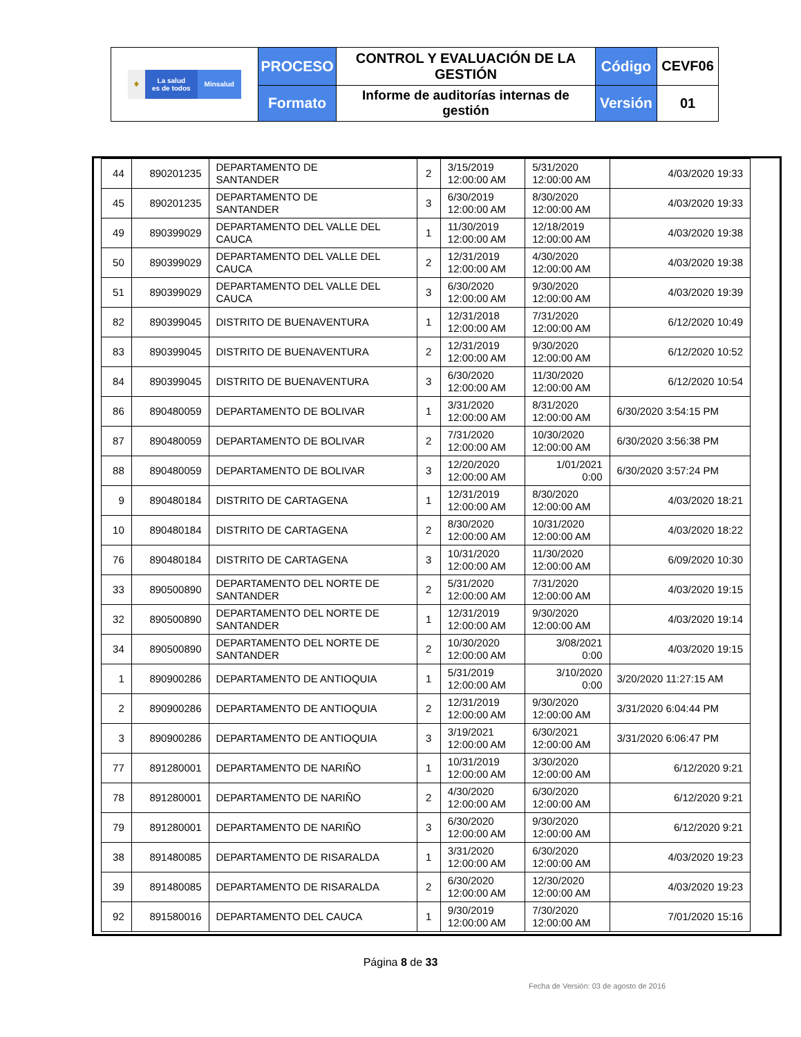| ⚜ La salud es de todos Minsalud | PROCESO | CONTROL Y EVALUACIÓN DE LA GESTIÓN | Código | CEVF06 |
| | Formato | Informe de auditorías internas de gestión | Versión | 01 |
| 44 | 890201235 | DEPARTAMENTO DE SANTANDER | 2 | 3/15/2019 12:00:00 AM | 5/31/2020 12:00:00 AM | 4/03/2020 19:33 |
| 45 | 890201235 | DEPARTAMENTO DE SANTANDER | 3 | 6/30/2019 12:00:00 AM | 8/30/2020 12:00:00 AM | 4/03/2020 19:33 |
| 49 | 890399029 | DEPARTAMENTO DEL VALLE DEL CAUCA | 1 | 11/30/2019 12:00:00 AM | 12/18/2019 12:00:00 AM | 4/03/2020 19:38 |
| 50 | 890399029 | DEPARTAMENTO DEL VALLE DEL CAUCA | 2 | 12/31/2019 12:00:00 AM | 4/30/2020 12:00:00 AM | 4/03/2020 19:38 |
| 51 | 890399029 | DEPARTAMENTO DEL VALLE DEL CAUCA | 3 | 6/30/2020 12:00:00 AM | 9/30/2020 12:00:00 AM | 4/03/2020 19:39 |
| 82 | 890399045 | DISTRITO DE BUENAVENTURA | 1 | 12/31/2018 12:00:00 AM | 7/31/2020 12:00:00 AM | 6/12/2020 10:49 |
| 83 | 890399045 | DISTRITO DE BUENAVENTURA | 2 | 12/31/2019 12:00:00 AM | 9/30/2020 12:00:00 AM | 6/12/2020 10:52 |
| 84 | 890399045 | DISTRITO DE BUENAVENTURA | 3 | 6/30/2020 12:00:00 AM | 11/30/2020 12:00:00 AM | 6/12/2020 10:54 |
| 86 | 890480059 | DEPARTAMENTO DE BOLIVAR | 1 | 3/31/2020 12:00:00 AM | 8/31/2020 12:00:00 AM | 6/30/2020 3:54:15 PM |
| 87 | 890480059 | DEPARTAMENTO DE BOLIVAR | 2 | 7/31/2020 12:00:00 AM | 10/30/2020 12:00:00 AM | 6/30/2020 3:56:38 PM |
| 88 | 890480059 | DEPARTAMENTO DE BOLIVAR | 3 | 12/20/2020 12:00:00 AM | 1/01/2021 0:00 | 6/30/2020 3:57:24 PM |
| 9 | 890480184 | DISTRITO DE CARTAGENA | 1 | 12/31/2019 12:00:00 AM | 8/30/2020 12:00:00 AM | 4/03/2020 18:21 |
| 10 | 890480184 | DISTRITO DE CARTAGENA | 2 | 8/30/2020 12:00:00 AM | 10/31/2020 12:00:00 AM | 4/03/2020 18:22 |
| 76 | 890480184 | DISTRITO DE CARTAGENA | 3 | 10/31/2020 12:00:00 AM | 11/30/2020 12:00:00 AM | 6/09/2020 10:30 |
| 33 | 890500890 | DEPARTAMENTO DEL NORTE DE SANTANDER | 2 | 5/31/2020 12:00:00 AM | 7/31/2020 12:00:00 AM | 4/03/2020 19:15 |
| 32 | 890500890 | DEPARTAMENTO DEL NORTE DE SANTANDER | 1 | 12/31/2019 12:00:00 AM | 9/30/2020 12:00:00 AM | 4/03/2020 19:14 |
| 34 | 890500890 | DEPARTAMENTO DEL NORTE DE SANTANDER | 2 | 10/30/2020 12:00:00 AM | 3/08/2021 0:00 | 4/03/2020 19:15 |
| 1 | 890900286 | DEPARTAMENTO DE ANTIOQUIA | 1 | 5/31/2019 12:00:00 AM | 3/10/2020 0:00 | 3/20/2020 11:27:15 AM |
| 2 | 890900286 | DEPARTAMENTO DE ANTIOQUIA | 2 | 12/31/2019 12:00:00 AM | 9/30/2020 12:00:00 AM | 3/31/2020 6:04:44 PM |
| 3 | 890900286 | DEPARTAMENTO DE ANTIOQUIA | 3 | 3/19/2021 12:00:00 AM | 6/30/2021 12:00:00 AM | 3/31/2020 6:06:47 PM |
| 77 | 891280001 | DEPARTAMENTO DE NARIÑO | 1 | 10/31/2019 12:00:00 AM | 3/30/2020 12:00:00 AM | 6/12/2020 9:21 |
| 78 | 891280001 | DEPARTAMENTO DE NARIÑO | 2 | 4/30/2020 12:00:00 AM | 6/30/2020 12:00:00 AM | 6/12/2020 9:21 |
| 79 | 891280001 | DEPARTAMENTO DE NARIÑO | 3 | 6/30/2020 12:00:00 AM | 9/30/2020 12:00:00 AM | 6/12/2020 9:21 |
| 38 | 891480085 | DEPARTAMENTO DE RISARALDA | 1 | 3/31/2020 12:00:00 AM | 6/30/2020 12:00:00 AM | 4/03/2020 19:23 |
| 39 | 891480085 | DEPARTAMENTO DE RISARALDA | 2 | 6/30/2020 12:00:00 AM | 12/30/2020 12:00:00 AM | 4/03/2020 19:23 |
| 92 | 891580016 | DEPARTAMENTO DEL CAUCA | 1 | 9/30/2019 12:00:00 AM | 7/30/2020 12:00:00 AM | 7/01/2020 15:16 |
Página 8 de 33
Fecha de Versión: 03 de agosto de 2016